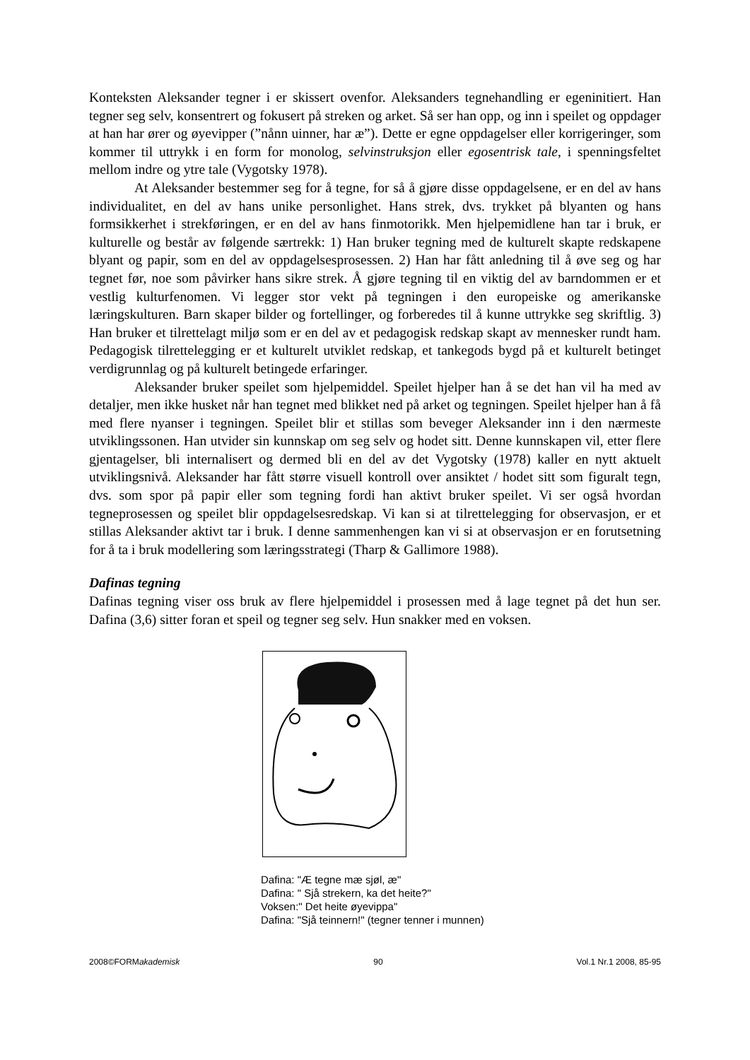Konteksten Aleksander tegner i er skissert ovenfor. Aleksanders tegnehandling er egeninitiert. Han tegner seg selv, konsentrert og fokusert på streken og arket. Så ser han opp, og inn i speilet og oppdager at han har ører og øyevipper (”nånn uinner, har æ”). Dette er egne oppdagelser eller korrigeringer, som kommer til uttrykk i en form for monolog, selvinstruksjon eller egosentrisk tale, i spenningsfeltet mellom indre og ytre tale (Vygotsky 1978).
At Aleksander bestemmer seg for å tegne, for så å gjøre disse oppdagelsene, er en del av hans individualitet, en del av hans unike personlighet. Hans strek, dvs. trykket på blyanten og hans formsikkerhet i strekføringen, er en del av hans finmotorikk. Men hjelpemidlene han tar i bruk, er kulturelle og består av følgende særtrekk: 1) Han bruker tegning med de kulturelt skapte redskapene blyant og papir, som en del av oppdagelsesprosessen. 2) Han har fått anledning til å øve seg og har tegnet før, noe som påvirker hans sikre strek. Å gjøre tegning til en viktig del av barndommen er et vestlig kulturfenomen. Vi legger stor vekt på tegningen i den europeiske og amerikanske læringskulturen. Barn skaper bilder og fortellinger, og forberedes til å kunne uttrykke seg skriftlig. 3) Han bruker et tilrettelagt miljø som er en del av et pedagogisk redskap skapt av mennesker rundt ham. Pedagogisk tilrettelegging er et kulturelt utviklet redskap, et tankegods bygd på et kulturelt betinget verdigrunnlag og på kulturelt betingede erfaringer.
Aleksander bruker speilet som hjelpemiddel. Speilet hjelper han å se det han vil ha med av detaljer, men ikke husket når han tegnet med blikket ned på arket og tegningen. Speilet hjelper han å få med flere nyanser i tegningen. Speilet blir et stillas som beveger Aleksander inn i den nærmeste utviklingssonen. Han utvider sin kunnskap om seg selv og hodet sitt. Denne kunnskapen vil, etter flere gjentagelser, bli internalisert og dermed bli en del av det Vygotsky (1978) kaller en nytt aktuelt utviklingsnivå. Aleksander har fått større visuell kontroll over ansiktet / hodet sitt som figuralt tegn, dvs. som spor på papir eller som tegning fordi han aktivt bruker speilet. Vi ser også hvordan tegneprosessen og speilet blir oppdagelsesredskap. Vi kan si at tilrettelegging for observasjon, er et stillas Aleksander aktivt tar i bruk. I denne sammenhengen kan vi si at observasjon er en forutsetning for å ta i bruk modellering som læringsstrategi (Tharp & Gallimore 1988).
Dafinas tegning
Dafinas tegning viser oss bruk av flere hjelpemiddel i prosessen med å lage tegnet på det hun ser. Dafina (3,6) sitter foran et speil og tegner seg selv. Hun snakker med en voksen.
Dafina: "Æ tegne mæ sjøl, æ"
Dafina: " Sjå strekern, ka det heite?"
Voksen:" Det heite øyevippa"
Dafina: "Sjå teinnern!" (tegner tenner i munnen)
2008©FORMakademisk 90 Vol.1 Nr.1 2008, 85-95